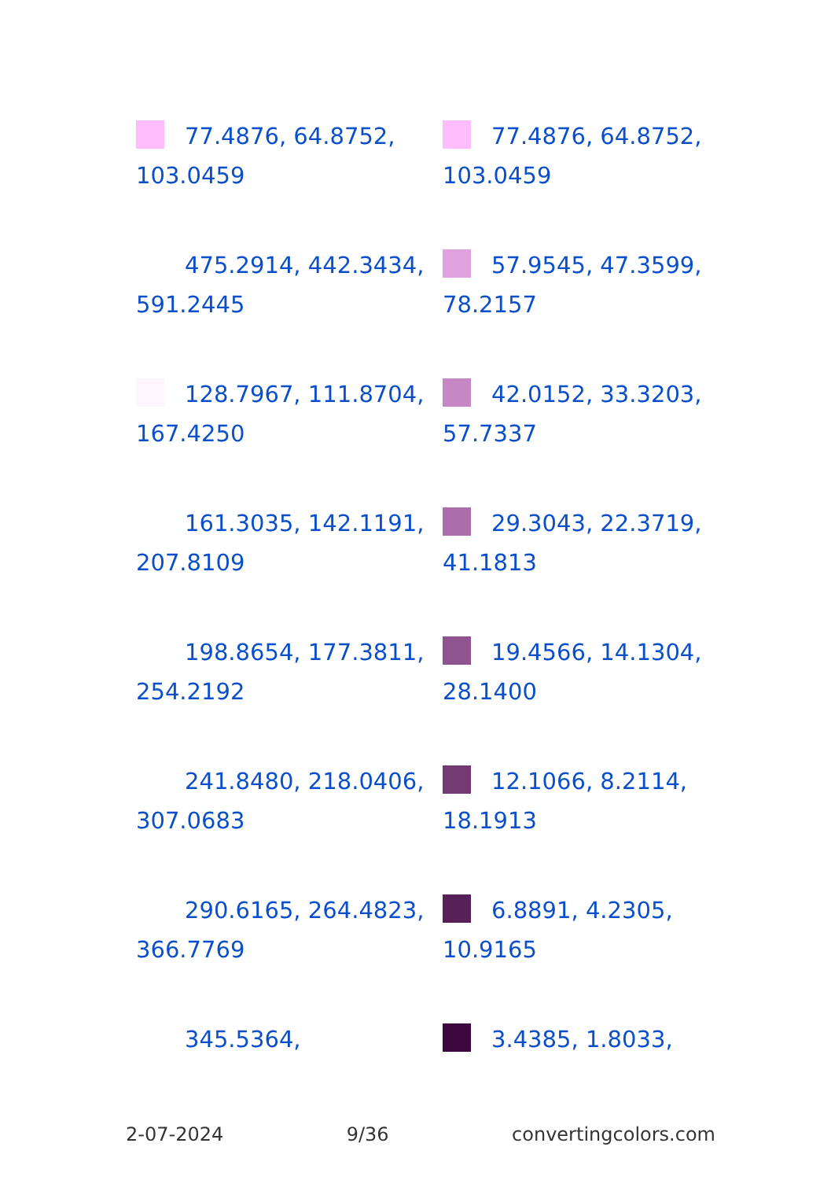77.4876, 64.8752, 103.0459
77.4876, 64.8752, 103.0459
475.2914, 442.3434, 591.2445
57.9545, 47.3599, 78.2157
128.7967, 111.8704, 167.4250
42.0152, 33.3203, 57.7337
161.3035, 142.1191, 207.8109
29.3043, 22.3719, 41.1813
198.8654, 177.3811, 254.2192
19.4566, 14.1304, 28.1400
241.8480, 218.0406, 307.0683
12.1066, 8.2114, 18.1913
290.6165, 264.4823, 366.7769
6.8891, 4.2305, 10.9165
345.5364,
3.4385, 1.8033,
2-07-2024 9/36 convertingcolors.com